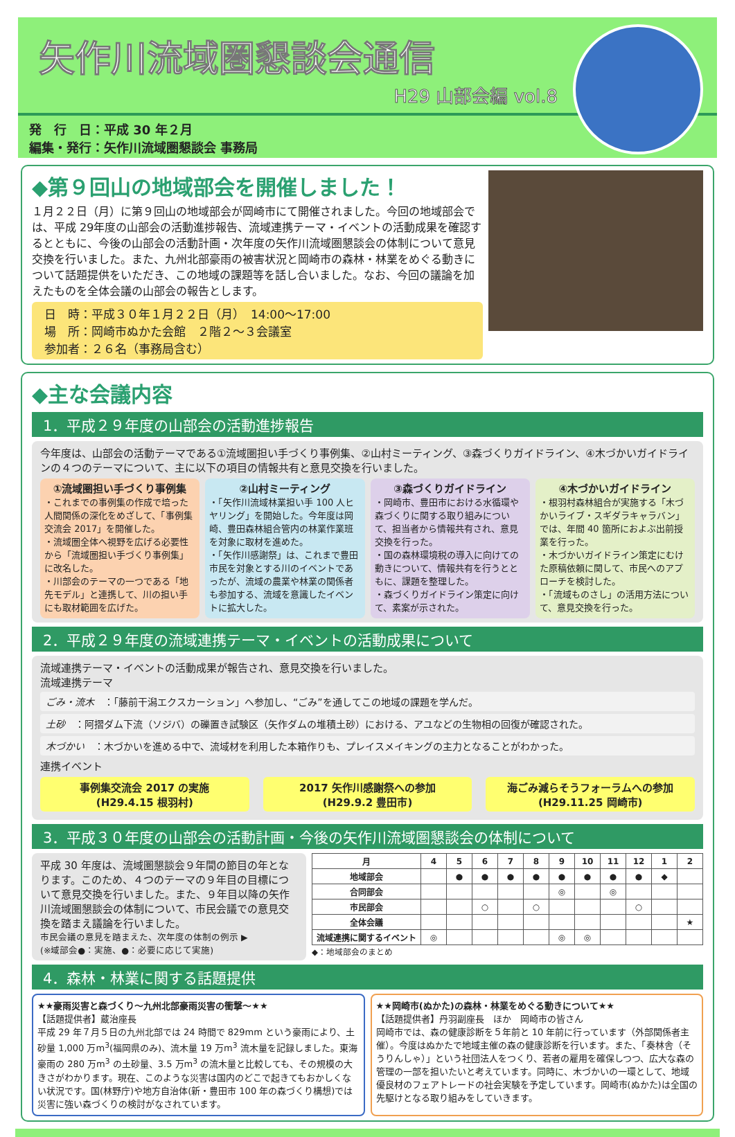矢作川流域圏懇談会通信
H29 山部会編 vol.8
発　行　日：平成 30 年２月
編集・発行：矢作川流域圏懇談会 事務局
◆第９回山の地域部会を開催しました！
１月２２日（月）に第９回山の地域部会が岡崎市にて開催されました。今回の地域部会では、平成 29年度の山部会の活動進捗報告、流域連携テーマ・イベントの活動成果を確認するとともに、今後の山部会の活動計画・次年度の矢作川流域圏懇談会の体制について意見交換を行いました。また、九州北部豪雨の被害状況と岡崎市の森林・林業をめぐる動きについて話題提供をいただき、この地域の課題等を話し合いました。なお、今回の議論を加えたものを全体会議の山部会の報告とします。
日　時：平成３０年１月２２日（月）　14:00～17:00
場　所：岡崎市ぬかた会館　２階２～３会議室
参加者：２６名（事務局含む）
◆主な会議内容
1．平成２９年度の山部会の活動進捗報告
今年度は、山部会の活動テーマである①流域圏担い手づくり事例集、②山村ミーティング、③森づくりガイドライン、④木づかいガイドラインの４つのテーマについて、主に以下の項目の情報共有と意見交換を行いました。
①流域圏担い手づくり事例集
・これまでの事例集の作成で培った人間関係の深化をめざして、「事例集交流会 2017」を開催した。
・流域圏全体へ視野を広げる必要性から「流域圏担い手づくり事例集」に改名した。
・川部会のテーマの一つである「地先モデル」と連携して、川の担い手にも取材範囲を広げた。
②山村ミーティング
・「矢作川流域林業担い手 100 人ヒヤリング」を開始した。今年度は岡崎、豊田森林組合管内の林業作業班を対象に取材を進めた。
・「矢作川感謝祭」は、これまで豊田市民を対象とする川のイベントであったが、流域の農業や林業の関係者も参加する、流域を意識したイベントに拡大した。
③森づくりガイドライン
・岡崎市、豊田市における水循環や森づくりに関する取り組みについて、担当者から情報共有され、意見交換を行った。
・国の森林環境税の導入に向けての動きについて、情報共有を行うとともに、課題を整理した。
・森づくりガイドライン策定に向けて、素案が示された。
④木づかいガイドライン
・根羽村森林組合が実施する「木づかいライブ・スギダラキャラバン」では、年間 40 箇所におよぶ出前授業を行った。
・木づかいガイドライン策定にむけた原稿依頼に関して、市民へのアプローチを検討した。
・「流域ものさし」の活用方法について、意見交換を行った。
2．平成２９年度の流域連携テーマ・イベントの活動成果について
流域連携テーマ・イベントの活動成果が報告され、意見交換を行いました。
流域連携テーマ
ごみ・流木　：「藤前干潟エクスカーション」へ参加し、“ごみ”を通してこの地域の課題を学んだ。
土砂　：阿摺ダム下流（ソジバ）の礫置き試験区（矢作ダムの堆積土砂）における、アユなどの生物相の回復が確認された。
木づかい　：木づかいを進める中で、流域材を利用した本箱作りも、プレイスメイキングの主力となることがわかった。
連携イベント
事例集交流会 2017 の実施
(H29.4.15 根羽村)
2017 矢作川感謝祭への参加
(H29.9.2 豊田市)
海ごみ減らそうフォーラムへの参加
(H29.11.25 岡崎市)
3．平成３０年度の山部会の活動計画・今後の矢作川流域圏懇談会の体制について
平成 30 年度は、流域圏懇談会９年間の節目の年となります。このため、４つのテーマの９年目の目標について意見交換を行いました。また、９年目以降の矢作川流域圏懇談会の体制について、市民会議での意見交換を踏まえ議論を行いました。
市民会議の意見を踏まえた、次年度の体制の例示 ▶
(※域部会●：実施、●：必要に応じて実施)
| 月 | 4 | 5 | 6 | 7 | 8 | 9 | 10 | 11 | 12 | 1 | 2 |
| --- | --- | --- | --- | --- | --- | --- | --- | --- | --- | --- | --- |
| 地域部会 | | ● | ● | ● | ● | ● | ● | ● | ● | ◆ | |
| 合同部会 | | | | | | ◎ | | ◎ | | | |
| 市民部会 | | | ○ | | ○ | | | | ○ | | |
| 全体会議 | | | | | | | | | | | ★ |
| 流域連携に関するイベント | ◎ | | | | | ◎ | ◎ | | | | |
◆：地域部会のまとめ
4．森林・林業に関する話題提供
★★豪雨災害と森づくり～九州北部豪雨災害の衝撃～★★
【話題提供者】蔵治座長
平成 29 年７月５日の九州北部では 24 時間で 829mm という豪雨により、土砂量 1,000 万m<sup>3</sup>(福岡県のみ)、流木量 19 万m<sup>3</sup> 流木量を記録しました。東海豪雨の 280 万m<sup>3</sup> の土砂量、3.5 万m<sup>3</sup> の流木量と比較しても、その規模の大きさがわかります。現在、このような災害は国内のどこで起きてもおかしくない状況です。国(林野庁)や地方自治体(新・豊田市 100 年の森づくり構想)では災害に強い森づくりの検討がなされています。
★★岡崎市(ぬかた)の森林・林業をめぐる動きについて★★
【話題提供者】丹羽副座長　ほか　岡崎市の皆さん
岡崎市では、森の健康診断を５年前と 10 年前に行っています（外部関係者主催）。今度はぬかたで地域主催の森の健康診断を行います。また、「奏林舎（そうりんしゃ）」という社団法人をつくり、若者の雇用を確保しつつ、広大な森の管理の一部を担いたいと考えています。同時に、木づかいの一環として、地域優良材のフェアトレードの社会実験を予定しています。岡崎市(ぬかた)は全国の先駆けとなる取り組みをしていきます。